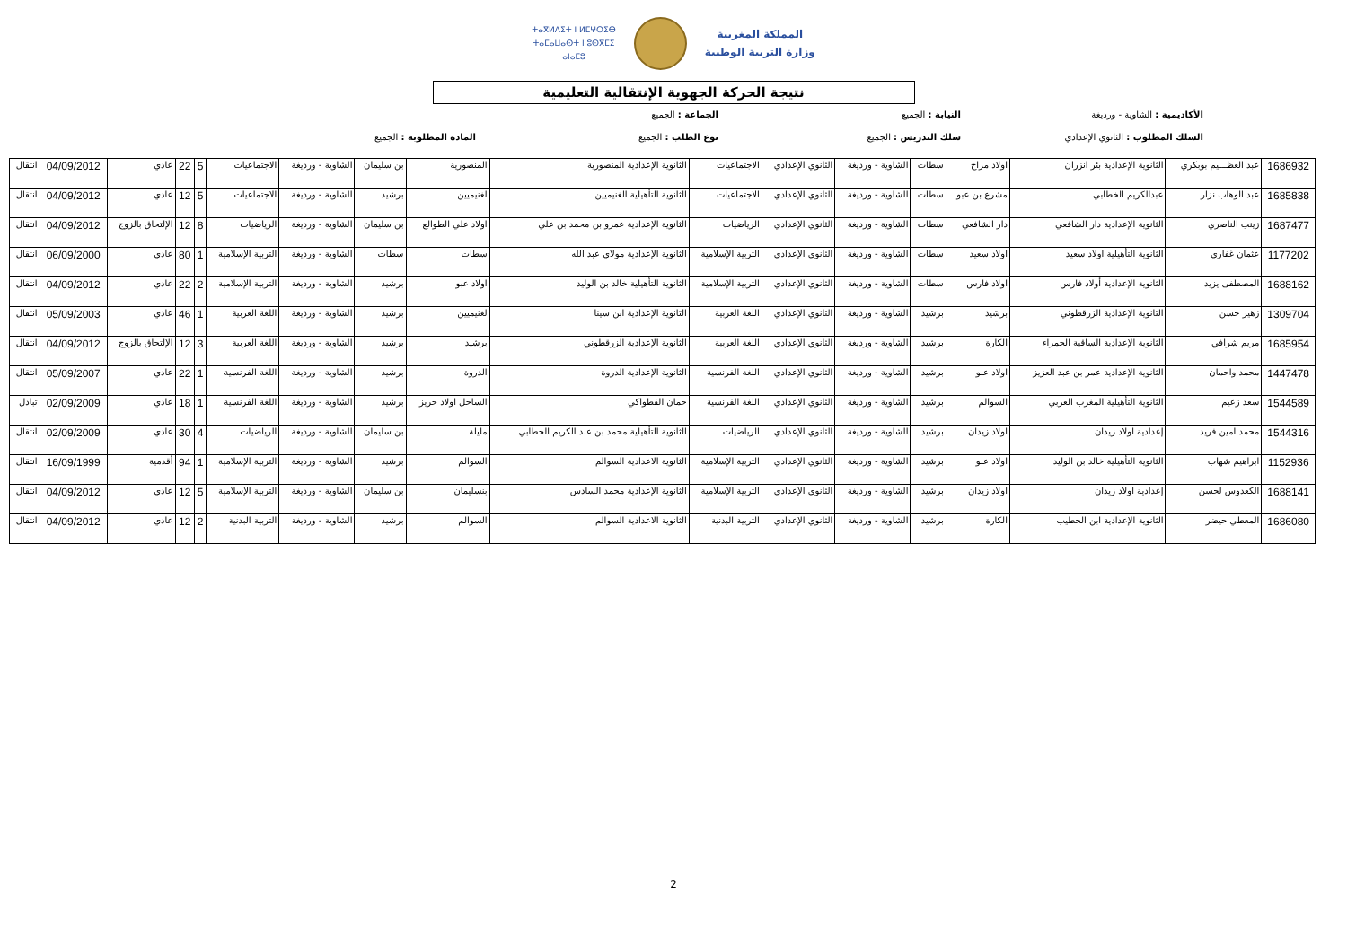ⵜⴰⴳⵍⴷⵉⵜ ⵏ ⵍⵎⵖⵔⵉⴱ
ⵜⴰⵎⴰⵡⴰⵙⵜ ⵏ ⵓⵙⴳⵎⵉ
ⴰⵏⴰⵎⵓ
المملكة المغربية
وزارة التربية الوطنية
نتيجة الحركة الجهوية الإنتقالية التعليمية
الأكاديمية : الشاوية - ورديغة النيابة : الجميع الجماعة : الجميع
السلك المطلوب : الثانوي الإعدادي
سلك التدريس : الجميع نوع الطلب : الجميع المادة المطلوبة : الجميع
| 1686932 | عبد العظـــيم بوبكري | الثانوية الإعدادية بئر انزران | اولاد مراح | سطات | الشاوية - ورديغة | الثانوي الإعدادي | الاجتماعيات | الثانوية الإعدادية المنصورية | المنصورية | بن سليمان | الشاوية - ورديغة | الاجتماعيات | 5 | 22 | عادي | 04/09/2012 | انتقال |
| 1685838 | عبد الوهاب نزار | عبدالكريم الخطابي | مشرع بن عبو | سطات | الشاوية - ورديغة | الثانوي الإعدادي | الاجتماعيات | الثانوية التأهيلية الغنيميين | لغنيميين | برشيد | الشاوية - ورديغة | الاجتماعيات | 5 | 12 | عادي | 04/09/2012 | انتقال |
| 1687477 | زينب الناصري | الثانوية الإعدادية دار الشافعي | دار الشافعي | سطات | الشاوية - ورديغة | الثانوي الإعدادي | الرياضيات | الثانوية الإعدادية عمرو بن محمد بن علي | اولاد علي الطوالع | بن سليمان | الشاوية - ورديغة | الرياضيات | 8 | 12 | الإلتحاق بالزوج | 04/09/2012 | انتقال |
| 1177202 | عثمان غفاري | الثانوية التأهيلية اولاد سعيد | اولاد سعيد | سطات | الشاوية - ورديغة | الثانوي الإعدادي | التربية الإسلامية | الثانوية الإعدادية مولاي عبد الله | سطات | سطات | الشاوية - ورديغة | التربية الإسلامية | 1 | 80 | عادي | 06/09/2000 | انتقال |
| 1688162 | المصطفى يزيد | الثانوية الإعدادية أولاد فارس | اولاد فارس | سطات | الشاوية - ورديغة | الثانوي الإعدادي | التربية الإسلامية | الثانوية التأهيلية خالد بن الوليد | اولاد عبو | برشيد | الشاوية - ورديغة | التربية الإسلامية | 2 | 22 | عادي | 04/09/2012 | انتقال |
| 1309704 | زهير حسن | الثانوية الإعدادية الزرقطوني | برشيد | برشيد | الشاوية - ورديغة | الثانوي الإعدادي | اللغة العربية | الثانوية الإعدادية ابن سينا | لغنيميين | برشيد | الشاوية - ورديغة | اللغة العربية | 1 | 46 | عادي | 05/09/2003 | انتقال |
| 1685954 | مريم شرافي | الثانوية الإعدادية الساقية الحمراء | الكارة | برشيد | الشاوية - ورديغة | الثانوي الإعدادي | اللغة العربية | الثانوية الإعدادية الزرقطوني | برشيد | برشيد | الشاوية - ورديغة | اللغة العربية | 3 | 12 | الإلتحاق بالزوج | 04/09/2012 | انتقال |
| 1447478 | محمد واحمان | الثانوية الإعدادية عمر بن عبد العزيز | اولاد عبو | برشيد | الشاوية - ورديغة | الثانوي الإعدادي | اللغة الفرنسية | الثانوية الإعدادية الدروة | الدروة | برشيد | الشاوية - ورديغة | اللغة الفرنسية | 1 | 22 | عادي | 05/09/2007 | انتقال |
| 1544589 | سعد زعيم | الثانوية التأهيلية المغرب العربي | السوالم | برشيد | الشاوية - ورديغة | الثانوي الإعدادي | اللغة الفرنسية | حمان الفطواكي | الساحل اولاد حريز | برشيد | الشاوية - ورديغة | اللغة الفرنسية | 1 | 18 | عادي | 02/09/2009 | تبادل |
| 1544316 | محمد امين فريد | إعدادية اولاد زيدان | اولاد زيدان | برشيد | الشاوية - ورديغة | الثانوي الإعدادي | الرياضيات | الثانوية التأهيلية محمد بن عبد الكريم الخطابي | مليلة | بن سليمان | الشاوية - ورديغة | الرياضيات | 4 | 30 | عادي | 02/09/2009 | انتقال |
| 1152936 | ابراهيم شهاب | الثانوية التأهيلية خالد بن الوليد | اولاد عبو | برشيد | الشاوية - ورديغة | الثانوي الإعدادي | التربية الإسلامية | الثانوية الاعدادية السوالم | السوالم | برشيد | الشاوية - ورديغة | التربية الإسلامية | 1 | 94 | أقدمية | 16/09/1999 | انتقال |
| 1688141 | الكعدوس لحسن | إعدادية اولاد زيدان | اولاد زيدان | برشيد | الشاوية - ورديغة | الثانوي الإعدادي | التربية الإسلامية | الثانوية الإعدادية محمد السادس | بنسليمان | بن سليمان | الشاوية - ورديغة | التربية الإسلامية | 5 | 12 | عادي | 04/09/2012 | انتقال |
| 1686080 | المعطي حيضر | الثانوية الإعدادية ابن الخطيب | الكارة | برشيد | الشاوية - ورديغة | الثانوي الإعدادي | التربية البدنية | الثانوية الاعدادية السوالم | السوالم | برشيد | الشاوية - ورديغة | التربية البدنية | 2 | 12 | عادي | 04/09/2012 | انتقال |
2